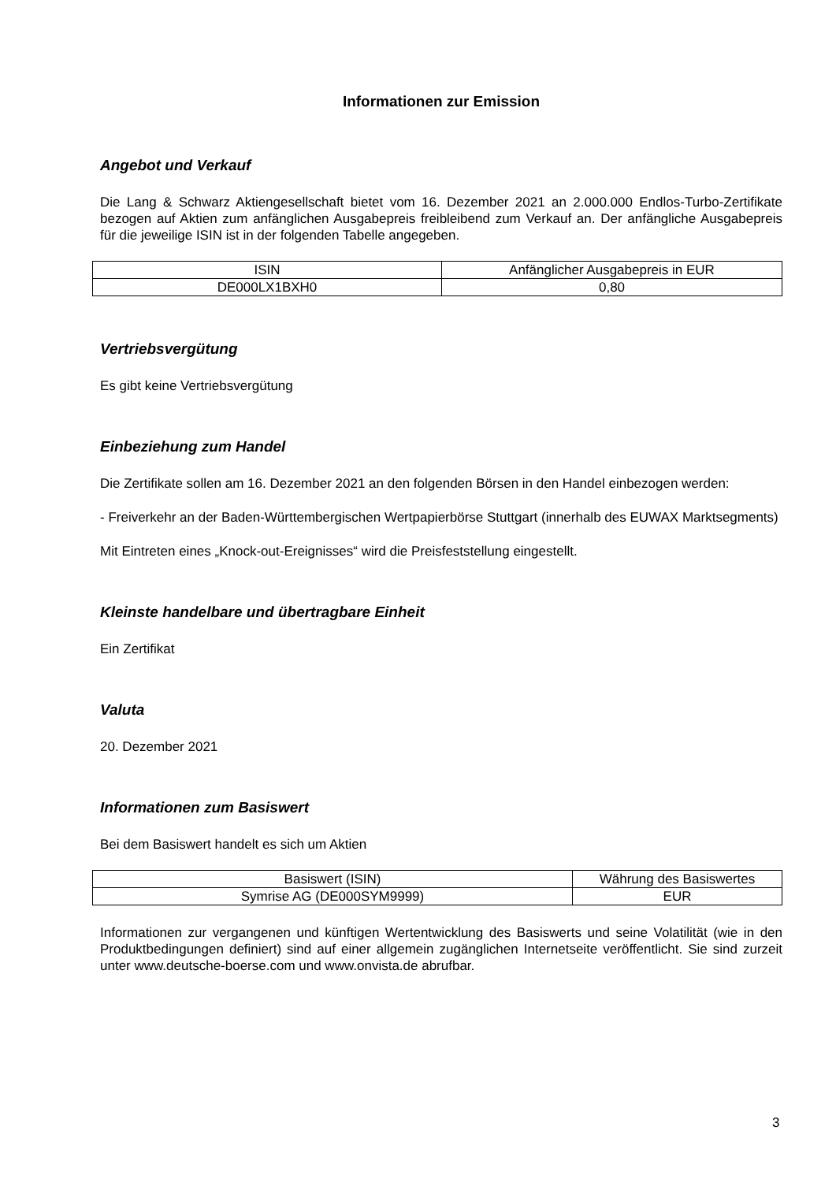Informationen zur Emission
Angebot und Verkauf
Die Lang & Schwarz Aktiengesellschaft bietet vom 16. Dezember 2021 an 2.000.000 Endlos-Turbo-Zertifikate bezogen auf Aktien zum anfänglichen Ausgabepreis freibleibend zum Verkauf an. Der anfängliche Ausgabepreis für die jeweilige ISIN ist in der folgenden Tabelle angegeben.
| ISIN | Anfänglicher Ausgabepreis in EUR |
| DE000LX1BXH0 | 0,80 |
Vertriebsvergütung
Es gibt keine Vertriebsvergütung
Einbeziehung zum Handel
Die Zertifikate sollen am 16. Dezember 2021 an den folgenden Börsen in den Handel einbezogen werden:
- Freiverkehr an der Baden-Württembergischen Wertpapierbörse Stuttgart (innerhalb des EUWAX Marktsegments)
Mit Eintreten eines „Knock-out-Ereignisses“ wird die Preisfeststellung eingestellt.
Kleinste handelbare und übertragbare Einheit
Ein Zertifikat
Valuta
20. Dezember 2021
Informationen zum Basiswert
Bei dem Basiswert handelt es sich um Aktien
| Basiswert (ISIN) | Währung des Basiswertes |
| Symrise AG (DE000SYM9999) | EUR |
Informationen zur vergangenen und künftigen Wertentwicklung des Basiswerts und seine Volatilität (wie in den Produktbedingungen definiert) sind auf einer allgemein zugänglichen Internetseite veröffentlicht. Sie sind zurzeit unter www.deutsche-boerse.com und www.onvista.de abrufbar.
3